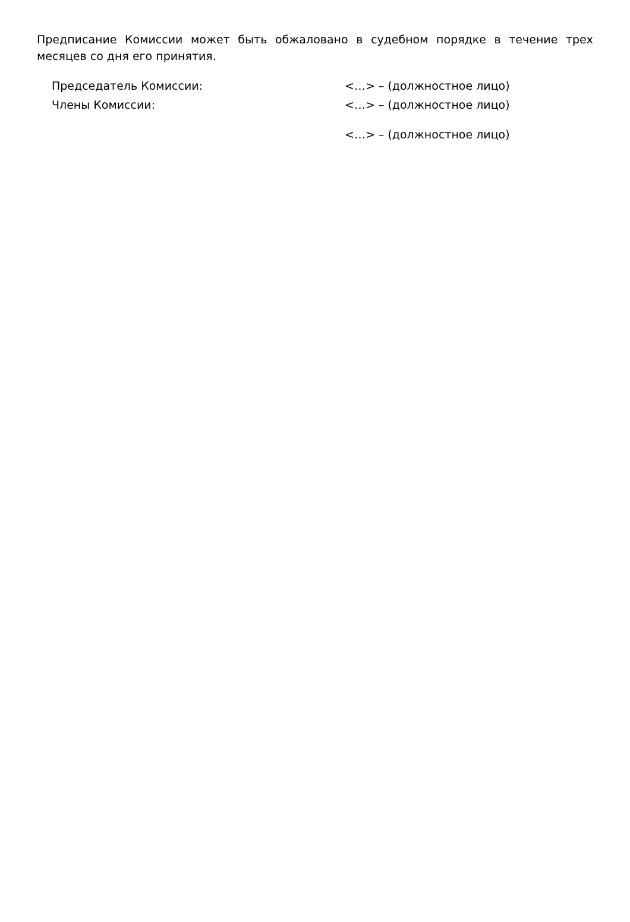Предписание Комиссии может быть обжалован­о в судебном порядке в течение трех месяцев со дня его принятия.
Председатель Комиссии: <…> – (должностное лицо)
Члены Комиссии: <…> – (должностное лицо)
<…> – (должностное лицо)